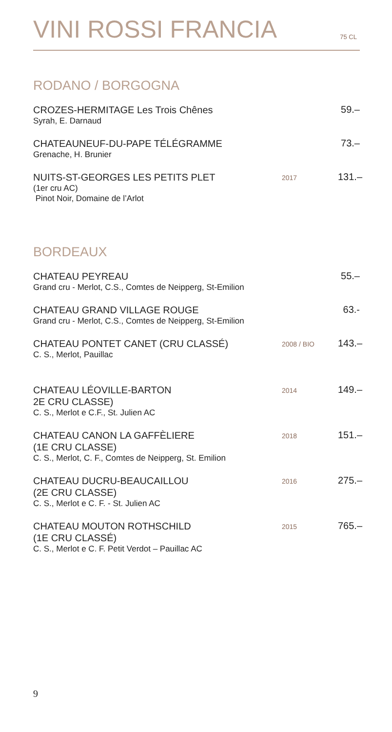VINI ROSSI FRANCIA
75 CL
RODANO / BORGOGNA
CROZES-HERMITAGE Les Trois Chênes
Syrah, E. Darnaud
59.–
CHATEAUNEUF-DU-PAPE TÉLÉGRAMME
Grenache, H. Brunier
73.–
NUITS-ST-GEORGES LES PETITS PLET
(1er cru AC)
Pinot Noir, Domaine de l’Arlot
2017
131.–
BORDEAUX
CHATEAU PEYREAU
Grand cru - Merlot, C.S., Comtes de Neipperg, St-Emilion
55.–
CHATEAU GRAND VILLAGE ROUGE
Grand cru - Merlot, C.S., Comtes de Neipperg, St-Emilion
63.-
CHATEAU PONTET CANET (CRU CLASSÉ)
C. S., Merlot, Pauillac
2008 / BIO
143.–
CHATEAU LÉOVILLE-BARTON
2E CRU CLASSE)
C. S., Merlot e C.F., St. Julien AC
2014
149.–
CHATEAU CANON LA GAFFÈLIERE
(1E CRU CLASSE)
C. S., Merlot, C. F., Comtes de Neipperg, St. Emilion
2018
151.–
CHATEAU DUCRU-BEAUCAILLOU
(2E CRU CLASSE)
C. S., Merlot e C. F. - St. Julien AC
2016
275.–
CHATEAU MOUTON ROTHSCHILD
(1E CRU CLASSÉ)
C. S., Merlot e C. F. Petit Verdot – Pauillac AC
2015
765.–
9